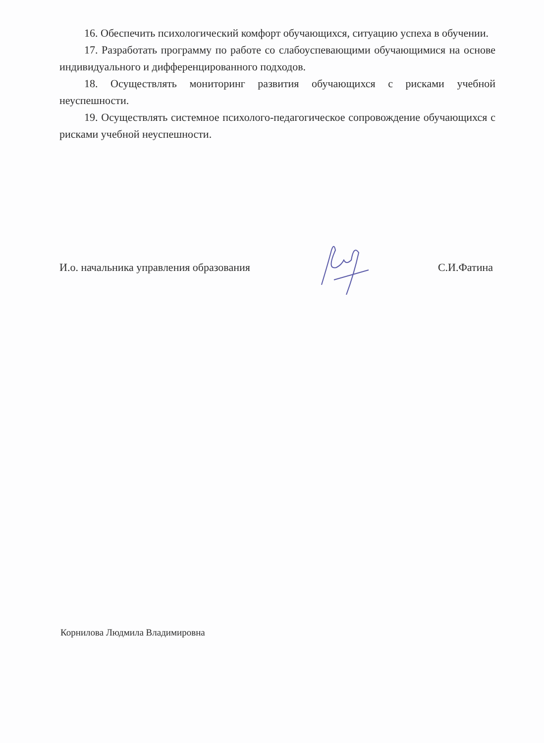16. Обеспечить психологический комфорт обучающихся, ситуацию успеха в обучении.
17. Разработать программу по работе со слабоуспевающими обучающимися на основе индивидуального и дифференцированного подходов.
18. Осуществлять мониторинг развития обучающихся с рисками учебной неуспешности.
19. Осуществлять системное психолого-педагогическое сопровождение обучающихся с рисками учебной неуспешности.
И.о. начальника управления образования С.И.Фатина
Корнилова Людмила Владимировна